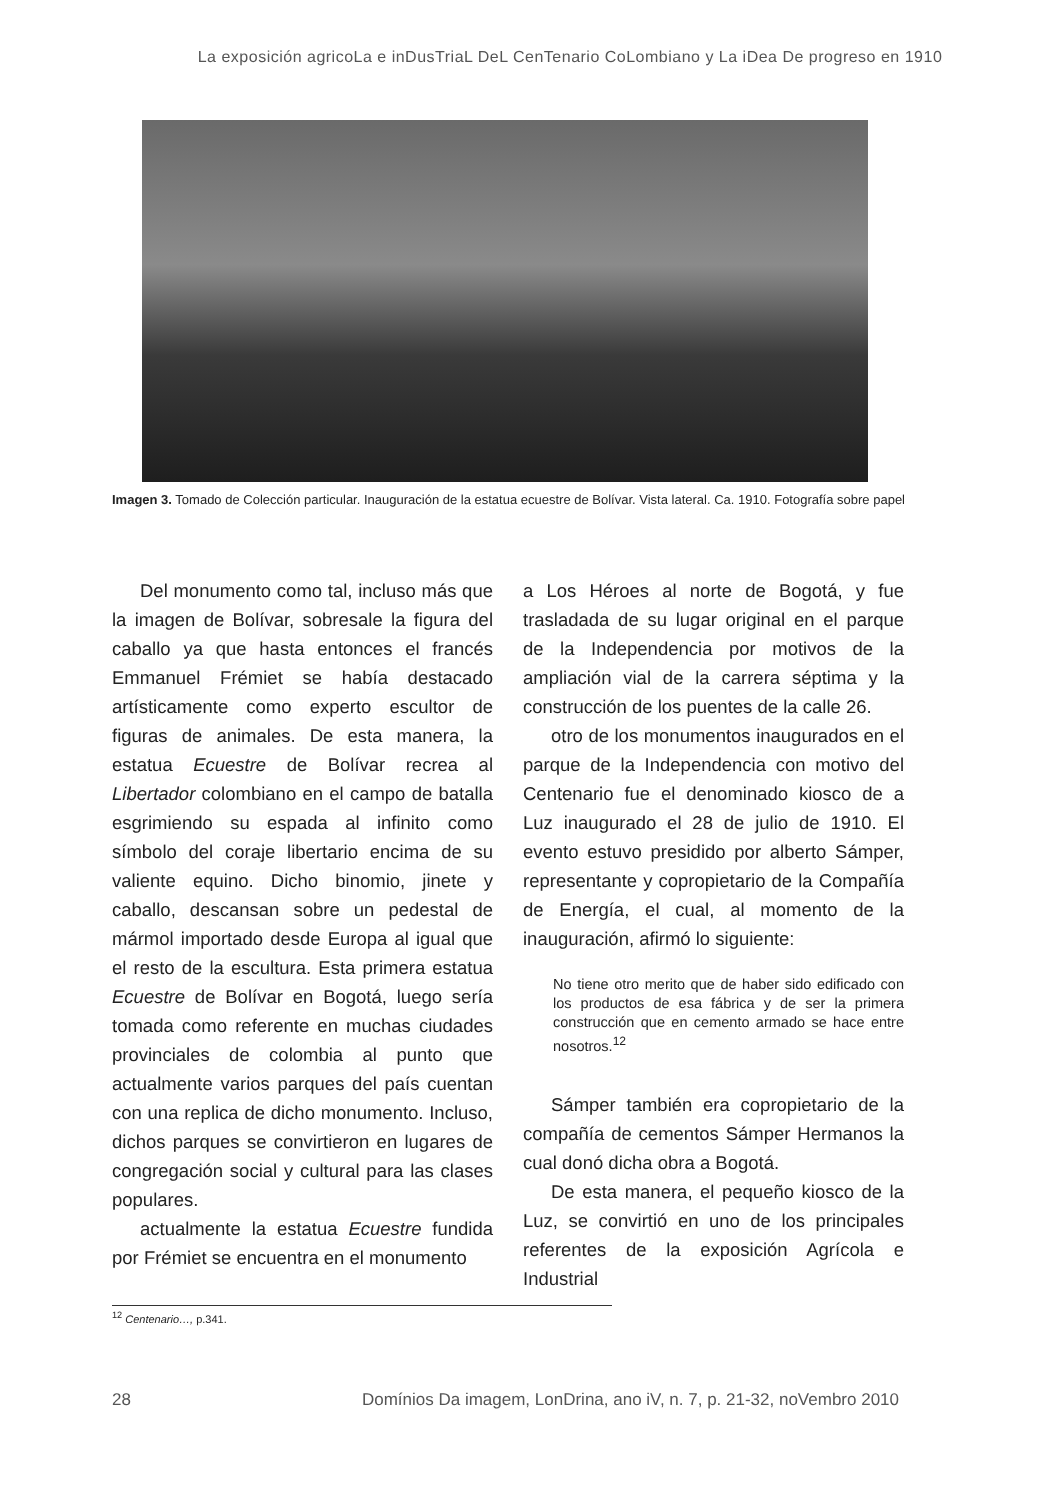La exposición agricoLa e inDusTriaL DeL CenTenario CoLombiano y La iDea De progreso en 1910
Imagen 3. Tomado de Colección particular. Inauguración de la estatua ecuestre de Bolívar. Vista lateral. Ca. 1910. Fotografía sobre papel
Del monumento como tal, incluso más que la imagen de Bolívar, sobresale la figura del caballo ya que hasta entonces el francés Emmanuel Frémiet se había destacado artísticamente como experto escultor de figuras de animales. De esta manera, la estatua Ecuestre de Bolívar recrea al Libertador colombiano en el campo de batalla esgrimiendo su espada al infinito como símbolo del coraje libertario encima de su valiente equino. Dicho binomio, jinete y caballo, descansan sobre un pedestal de mármol importado desde Europa al igual que el resto de la escultura. Esta primera estatua Ecuestre de Bolívar en Bogotá, luego sería tomada como referente en muchas ciudades provinciales de colombia al punto que actualmente varios parques del país cuentan con una replica de dicho monumento. Incluso, dichos parques se convirtieron en lugares de congregación social y cultural para las clases populares.
actualmente la estatua Ecuestre fundida por Frémiet se encuentra en el monumento
a Los Héroes al norte de Bogotá, y fue trasladada de su lugar original en el parque de la Independencia por motivos de la ampliación vial de la carrera séptima y la construcción de los puentes de la calle 26.
otro de los monumentos inaugurados en el parque de la Independencia con motivo del Centenario fue el denominado kiosco de a Luz inaugurado el 28 de julio de 1910. El evento estuvo presidido por alberto Sámper, representante y copropietario de la Compañía de Energía, el cual, al momento de la inauguración, afirmó lo siguiente:
No tiene otro merito que de haber sido edificado con los productos de esa fábrica y de ser la primera construcción que en cemento armado se hace entre nosotros.<sup>12</sup>
Sámper también era copropietario de la compañía de cementos Sámper Hermanos la cual donó dicha obra a Bogotá.
De esta manera, el pequeño kiosco de la Luz, se convirtió en uno de los principales referentes de la exposición Agrícola e Industrial
<sup>12</sup> Centenario…, p.341.
28 Domínios Da imagem, LonDrina, ano iV, n. 7, p. 21-32, noVembro 2010